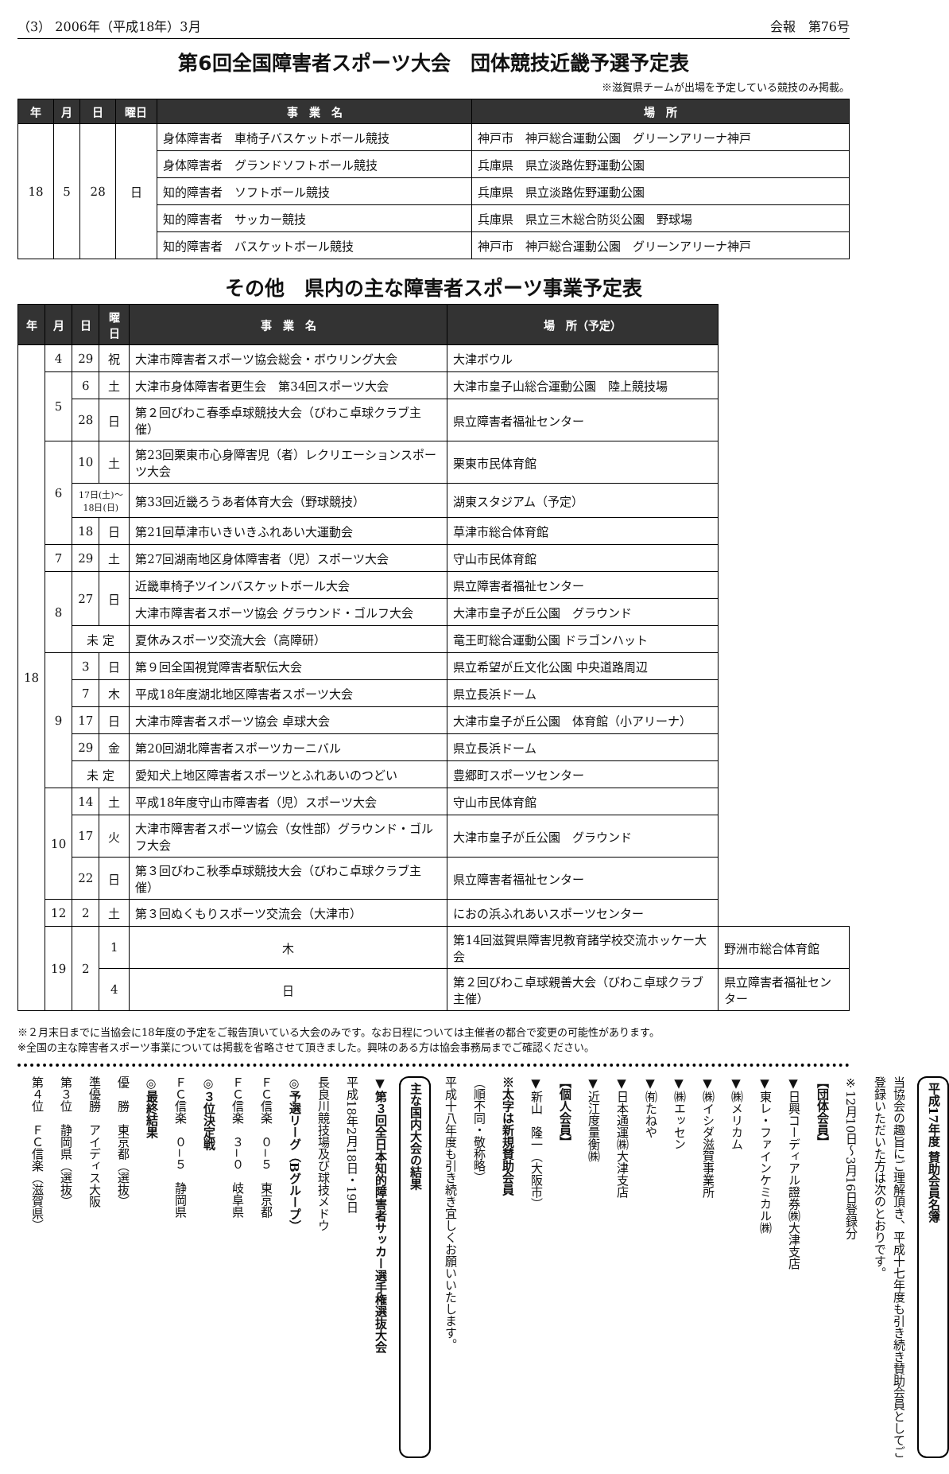（3） 2006年（平成18年）3月 会報　第76号
第6回全国障害者スポーツ大会　団体競技近畿予選予定表
※滋賀県チームが出場を予定している競技のみ掲載。
| 年 | 月 | 日 | 曜日 | 事 業 名 | 場 所 |
| --- | --- | --- | --- | --- | --- |
| 18 | 5 | 28 | 日 | 身体障害者 車椅子バスケットボール競技 | 神戸市 神戸総合運動公園 グリーンアリーナ神戸 |
| | | | | 身体障害者 グランドソフトボール競技 | 兵庫県 県立淡路佐野運動公園 |
| | | | | 知的障害者 ソフトボール競技 | 兵庫県 県立淡路佐野運動公園 |
| | | | | 知的障害者 サッカー競技 | 兵庫県 県立三木総合防災公園 野球場 |
| | | | | 知的障害者 バスケットボール競技 | 神戸市 神戸総合運動公園 グリーンアリーナ神戸 |
その他　県内の主な障害者スポーツ事業予定表
| 年 | 月 | 日 | 曜日 | 事 業 名 | 場 所（予定） | |
| --- | --- | --- | --- | --- | --- | --- |
| 18 | 4 | 29 | 祝 | 大津市障害者スポーツ協会総会・ボウリング大会 | 大津ボウル | |
| | 5 | 6 | 土 | 大津市身体障害者更生会 第34回スポーツ大会 | 大津市皇子山総合運動公園 陸上競技場 | |
| | | 28 | 日 | 第２回びわこ春季卓球競技大会（びわこ卓球クラブ主催） | 県立障害者福祉センター | |
| | 6 | 10 | 土 | 第23回栗東市心身障害児（者）レクリエーションスポーツ大会 | 栗東市民体育館 | |
| | | 17日(土)～ 18日(日) | | 第33回近畿ろうあ者体育大会（野球競技） | 湖東スタジアム（予定） | |
| | | 18 | 日 | 第21回草津市いきいきふれあい大運動会 | 草津市総合体育館 | |
| | 7 | 29 | 土 | 第27回湖南地区身体障害者（児）スポーツ大会 | 守山市民体育館 | |
| | 8 | 27 | 日 | 近畿車椅子ツインバスケットボール大会 | 県立障害者福祉センター | |
| | | | | 大津市障害者スポーツ協会 グラウンド・ゴルフ大会 | 大津市皇子が丘公園 グラウンド | |
| | | 未 定 | | 夏休みスポーツ交流大会（高障研） | 竜王町総合運動公園 ドラゴンハット | |
| | 9 | 3 | 日 | 第９回全国視覚障害者駅伝大会 | 県立希望が丘文化公園 中央道路周辺 | |
| | | 7 | 木 | 平成18年度湖北地区障害者スポーツ大会 | 県立長浜ドーム | |
| | | 17 | 日 | 大津市障害者スポーツ協会 卓球大会 | 大津市皇子が丘公園 体育館（小アリーナ） | |
| | | 29 | 金 | 第20回湖北障害者スポーツカーニバル | 県立長浜ドーム | |
| | | 未 定 | | 愛知犬上地区障害者スポーツとふれあいのつどい | 豊郷町スポーツセンター | |
| | 10 | 14 | 土 | 平成18年度守山市障害者（児）スポーツ大会 | 守山市民体育館 | |
| | | 17 | 火 | 大津市障害者スポーツ協会（女性部）グラウンド・ゴルフ大会 | 大津市皇子が丘公園 グラウンド | |
| | | 22 | 日 | 第３回びわこ秋季卓球競技大会（びわこ卓球クラブ主催） | 県立障害者福祉センター | |
| | 12 | 2 | 土 | 第３回ぬくもりスポーツ交流会（大津市） | におの浜ふれあいスポーツセンター | |
| | 19 | 2 | 1 | 木 | 第14回滋賀県障害児教育諸学校交流ホッケー大会 | 野洲市総合体育館 |
| | | | 4 | 日 | 第２回びわこ卓球親善大会（びわこ卓球クラブ主催） | 県立障害者福祉センター |
※２月末日までに当協会に18年度の予定をご報告頂いている大会のみです。なお日程については主催者の都合で変更の可能性があります。
※全国の主な障害者スポーツ事業については掲載を省略させて頂きました。興味のある方は協会事務局までご確認ください。
平成17年度 賛助会員名簿
当協会の趣旨にご理解頂き、平成十七年度も引き続き賛助会員としてご登録いただいた方は次のとおりです。
※12月10日～3月16日登録分
【団体会員】
▼日興コーディアル證券㈱大津支店
▼東レ・ファインケミカル㈱
▼㈱メリカム
▼㈱イシダ滋賀事業所
▼㈱エッセン
▼㈲たねや
▼日本通運㈱大津支店
▼近江度量衡㈱
【個人会員】
▼新山　隆一（大阪市）
※太字は新規賛助会員
（順不同・敬称略）
平成十八年度も引き続き宜しくお願いいたします。
主な国内大会の結果
▼第３回全日本知的障害者サッカー選手権選抜大会
平成18年2月18日・19日
長良川競技場及び球技メドウ
◎予選リーグ（Bグループ）
ＦＣ信楽　０−５　東京都
ＦＣ信楽　３−０　岐阜県
◎３位決定戦
ＦＣ信楽　０−５　静岡県
◎最終結果
優　勝　東京都（選抜）
準優勝　アイディス大阪
第３位　静岡県（選抜）
第４位　ＦＣ信楽（滋賀県）